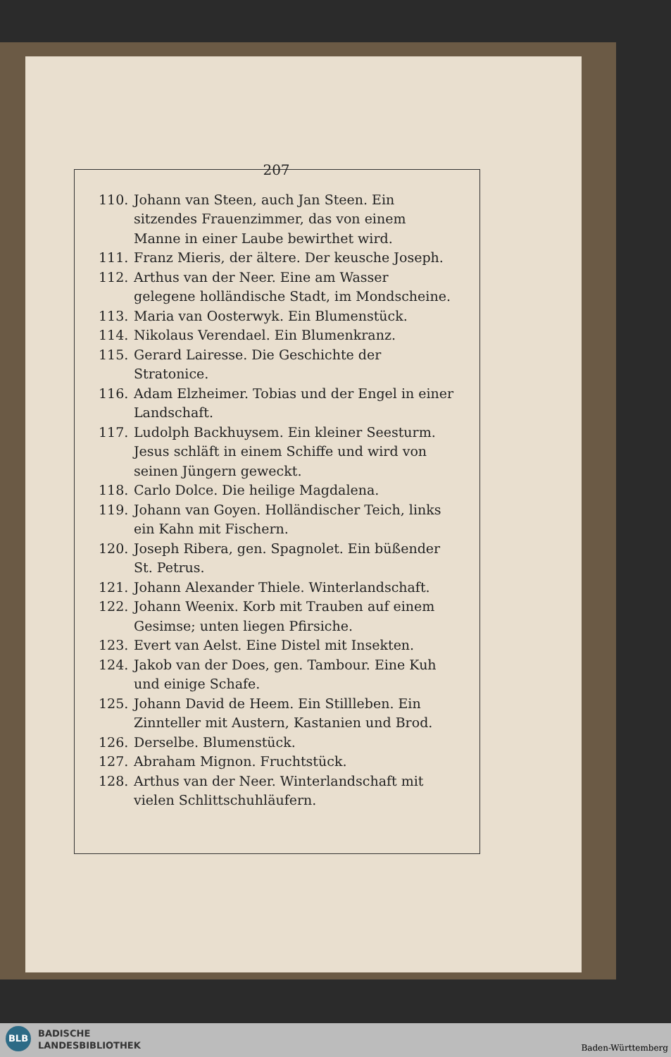207
110. Johann van Steen, auch Jan Steen. Ein sitzendes Frauenzimmer, das von einem Manne in einer Laube bewirthet wird.
111. Franz Mieris, der ältere. Der keusche Joseph.
112. Arthus van der Neer. Eine am Wasser gelegene holländische Stadt, im Mondscheine.
113. Maria van Oosterwyk. Ein Blumenstück.
114. Nikolaus Verendael. Ein Blumenkranz.
115. Gerard Lairesse. Die Geschichte der Stratonice.
116. Adam Elzheimer. Tobias und der Engel in einer Landschaft.
117. Ludolph Backhuysem. Ein kleiner Seesturm. Jesus schläft in einem Schiffe und wird von seinen Jüngern geweckt.
118. Carlo Dolce. Die heilige Magdalena.
119. Johann van Goyen. Holländischer Teich, links ein Kahn mit Fischern.
120. Joseph Ribera, gen. Spagnolet. Ein büßender St. Petrus.
121. Johann Alexander Thiele. Winterlandschaft.
122. Johann Weenix. Korb mit Trauben auf einem Gesimse; unten liegen Pfirsiche.
123. Evert van Aelst. Eine Distel mit Insekten.
124. Jakob van der Does, gen. Tambour. Eine Kuh und einige Schafe.
125. Johann David de Heem. Ein Stillleben. Ein Zinnteller mit Austern, Kastanien und Brod.
126. Derselbe. Blumenstück.
127. Abraham Mignon. Fruchtstück.
128. Arthus van der Neer. Winterlandschaft mit vielen Schlittschuhläufern.
BLB
BADISCHE
LANDESBIBLIOTHEK
Baden-Württemberg